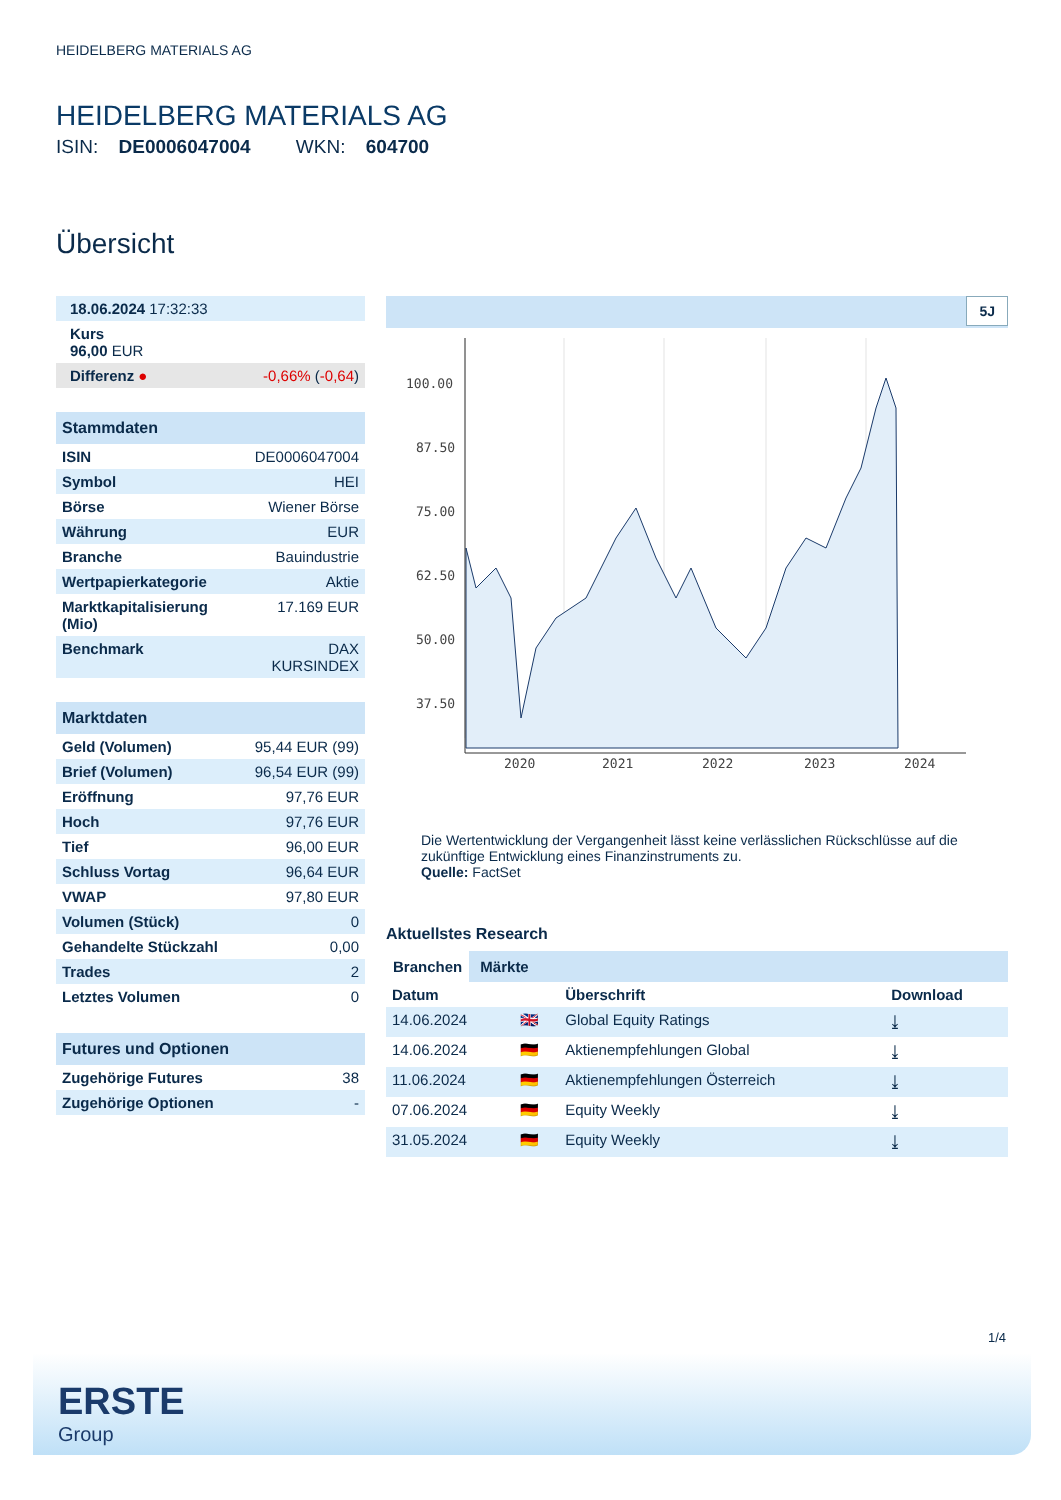HEIDELBERG MATERIALS AG
HEIDELBERG MATERIALS AG
ISIN: DE0006047004 WKN: 604700
Übersicht
| 18.06.2024 17:32:33 | |
| Kurs 96,00 EUR | |
| Differenz ● | -0,66% ( -0,64 ) |
Stammdaten
| ISIN | DE0006047004 |
| Symbol | HEI |
| Börse | Wiener Börse |
| Währung | EUR |
| Branche | Bauindustrie |
| Wertpapierkategorie | Aktie |
| Marktkapitalisierung (Mio) | 17.169 EUR |
| Benchmark | DAX KURSINDEX |
Marktdaten
| Geld (Volumen) | 95,44 EUR (99) |
| Brief (Volumen) | 96,54 EUR (99) |
| Eröffnung | 97,76 EUR |
| Hoch | 97,76 EUR |
| Tief | 96,00 EUR |
| Schluss Vortag | 96,64 EUR |
| VWAP | 97,80 EUR |
| Volumen (Stück) | 0 |
| Gehandelte Stückzahl | 0,00 |
| Trades | 2 |
| Letztes Volumen | 0 |
Futures und Optionen
| Zugehörige Futures | 38 |
| Zugehörige Optionen | - |
5J
100.00
87.50
75.00
62.50
50.00
37.50
2020
2021
2022
2023
2024
Die Wertentwicklung der Vergangenheit lässt keine verlässlichen Rückschlüsse auf die zukünftige Entwicklung eines Finanzinstruments zu.
Quelle: FactSet
Aktuellstes Research
Branchen Märkte
| Datum | | Überschrift | Download |
| --- | --- | --- | --- |
| 14.06.2024 | 🇬🇧 | Global Equity Ratings | ⤓ |
| 14.06.2024 | 🇩🇪 | Aktienempfehlungen Global | ⤓ |
| 11.06.2024 | 🇩🇪 | Aktienempfehlungen Österreich | ⤓ |
| 07.06.2024 | 🇩🇪 | Equity Weekly | ⤓ |
| 31.05.2024 | 🇩🇪 | Equity Weekly | ⤓ |
1/4
ERSTE
Group